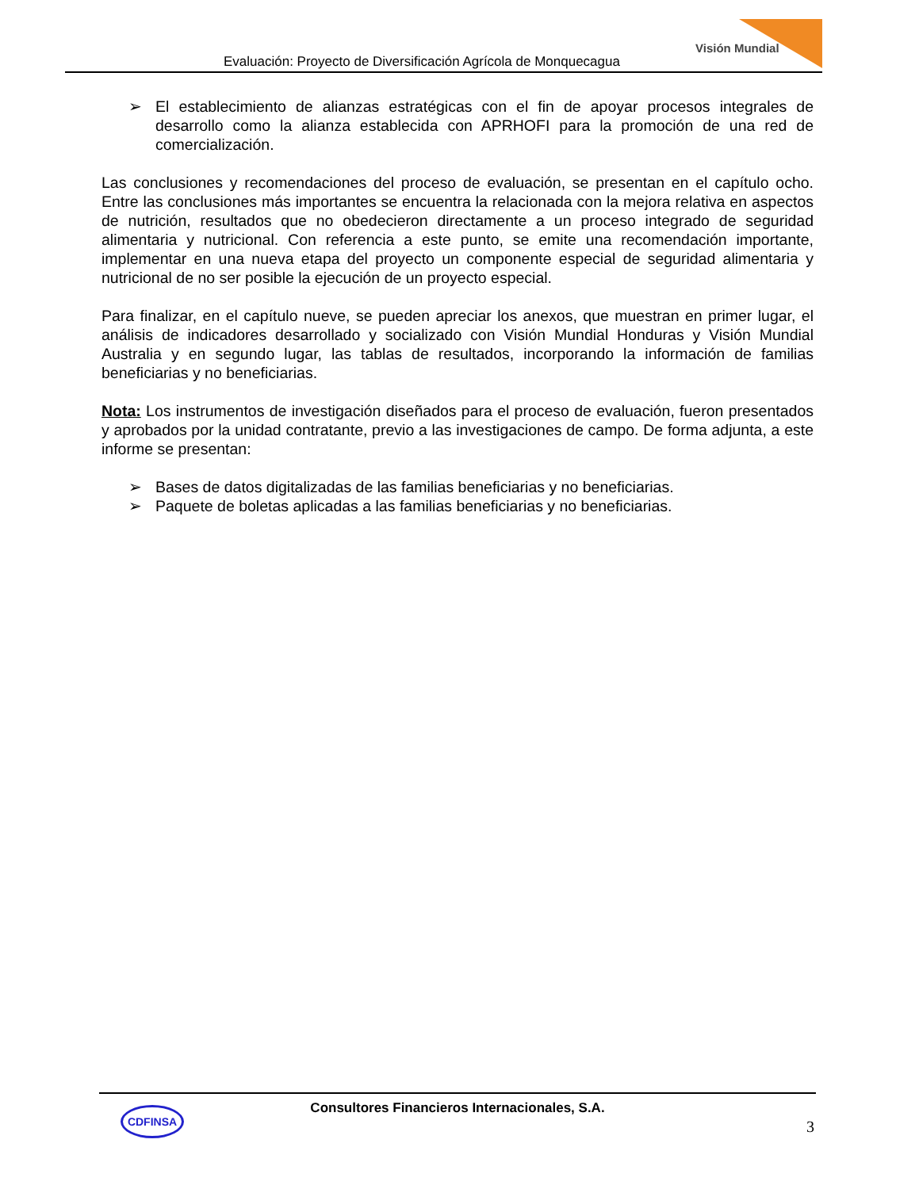Evaluación: Proyecto de Diversificación Agrícola de Monquecagua
Visión Mundial
➢ El establecimiento de alianzas estratégicas con el fin de apoyar procesos integrales de desarrollo como la alianza establecida con APRHOFI para la promoción de una red de comercialización.
Las conclusiones y recomendaciones del proceso de evaluación, se presentan en el capítulo ocho. Entre las conclusiones más importantes se encuentra la relacionada con la mejora relativa en aspectos de nutrición, resultados que no obedecieron directamente a un proceso integrado de seguridad alimentaria y nutricional. Con referencia a este punto, se emite una recomendación importante, implementar en una nueva etapa del proyecto un componente especial de seguridad alimentaria y nutricional de no ser posible la ejecución de un proyecto especial.
Para finalizar, en el capítulo nueve, se pueden apreciar los anexos, que muestran en primer lugar, el análisis de indicadores desarrollado y socializado con Visión Mundial Honduras y Visión Mundial Australia y en segundo lugar, las tablas de resultados, incorporando la información de familias beneficiarias y no beneficiarias.
Nota: Los instrumentos de investigación diseñados para el proceso de evaluación, fueron presentados y aprobados por la unidad contratante, previo a las investigaciones de campo. De forma adjunta, a este informe se presentan:
➢ Bases de datos digitalizadas de las familias beneficiarias y no beneficiarias.
➢ Paquete de boletas aplicadas a las familias beneficiarias y no beneficiarias.
CDFINSA
Consultores Financieros Internacionales, S.A.
3